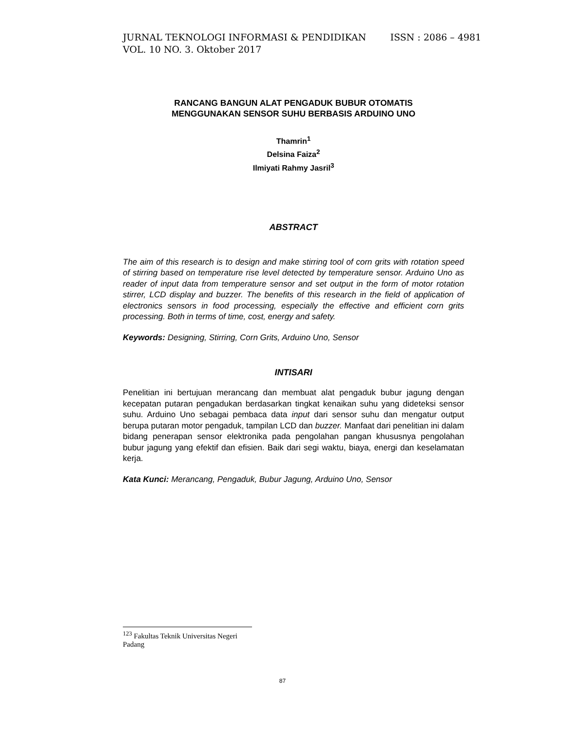ISSN : 2086 – 4981 JURNAL TEKNOLOGI INFORMASI & PENDIDIKAN
VOL. 10 NO. 3. Oktober 2017
RANCANG BANGUN ALAT PENGADUK BUBUR OTOMATIS
MENGGUNAKAN SENSOR SUHU BERBASIS ARDUINO UNO
Thamrin<sup>1</sup>
Delsina Faiza<sup>2</sup>
Ilmiyati Rahmy Jasril<sup>3</sup>
ABSTRACT
The aim of this research is to design and make stirring tool of corn grits with rotation speed of stirring based on temperature rise level detected by temperature sensor. Arduino Uno as reader of input data from temperature sensor and set output in the form of motor rotation stirrer, LCD display and buzzer. The benefits of this research in the field of application of electronics sensors in food processing, especially the effective and efficient corn grits processing. Both in terms of time, cost, energy and safety.
Keywords: Designing, Stirring, Corn Grits, Arduino Uno, Sensor
INTISARI
Penelitian ini bertujuan merancang dan membuat alat pengaduk bubur jagung dengan kecepatan putaran pengadukan berdasarkan tingkat kenaikan suhu yang dideteksi sensor suhu. Arduino Uno sebagai pembaca data input dari sensor suhu dan mengatur output berupa putaran motor pengaduk, tampilan LCD dan buzzer. Manfaat dari penelitian ini dalam bidang penerapan sensor elektronika pada pengolahan pangan khususnya pengolahan bubur jagung yang efektif dan efisien. Baik dari segi waktu, biaya, energi dan keselamatan kerja.
Kata Kunci: Merancang, Pengaduk, Bubur Jagung, Arduino Uno, Sensor
<sup>123</sup> Fakultas Teknik Universitas Negeri Padang
87